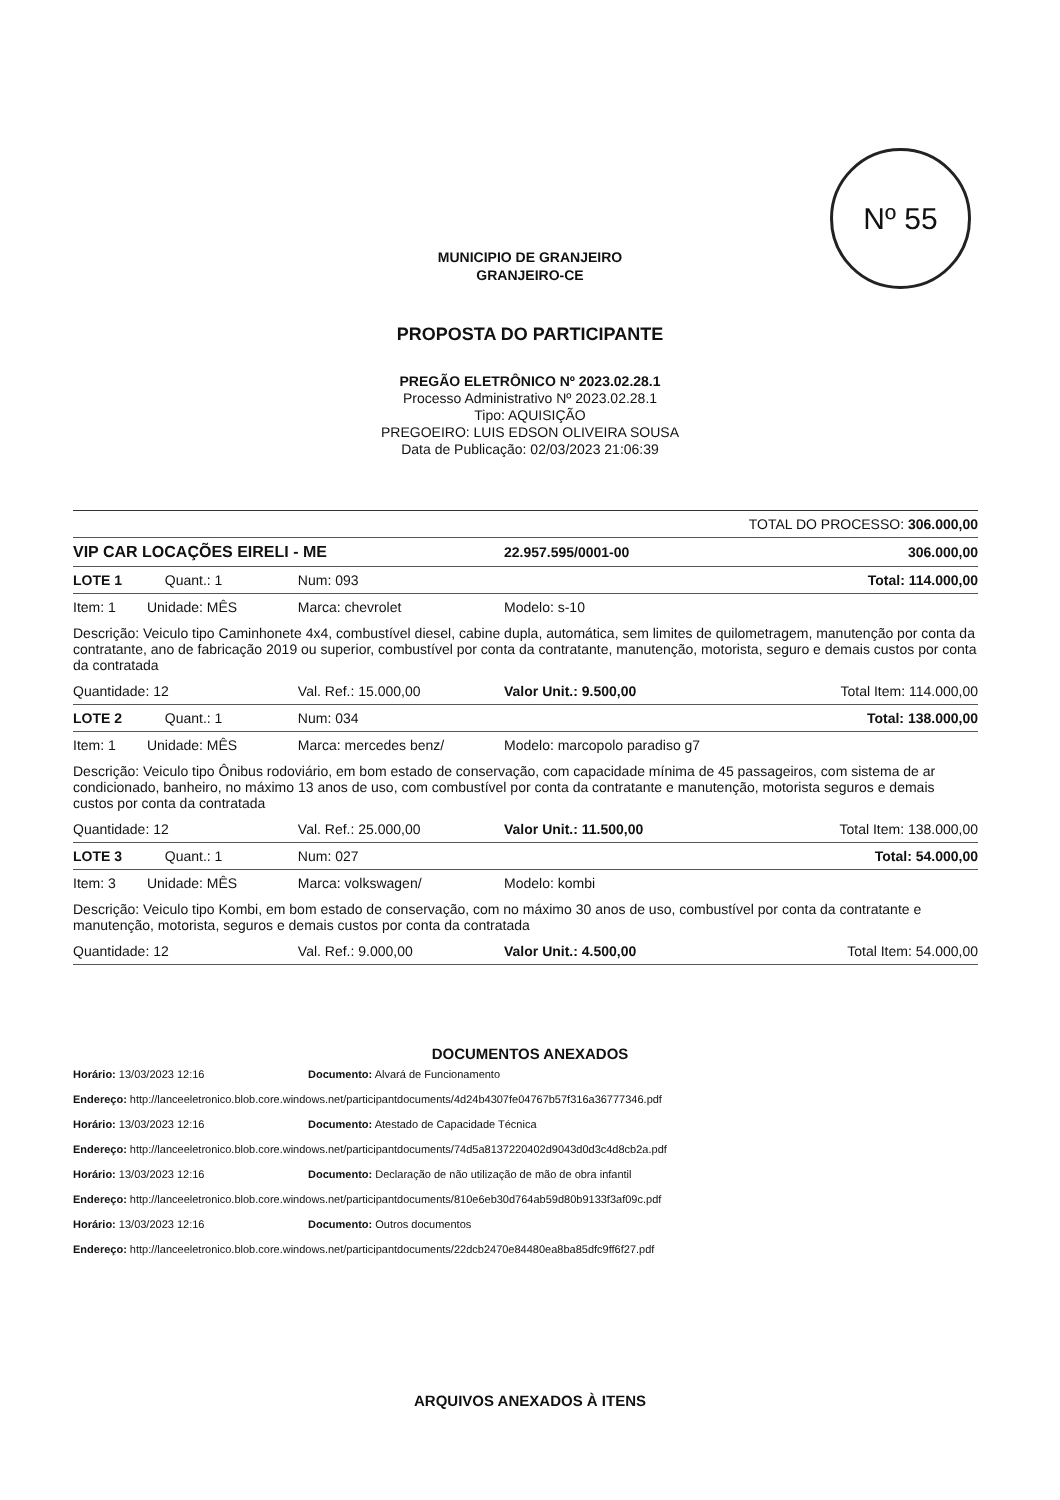Nº 55
MUNICIPIO DE GRANJEIRO
GRANJEIRO-CE
PROPOSTA DO PARTICIPANTE
PREGÃO ELETRÔNICO Nº 2023.02.28.1
Processo Administrativo Nº 2023.02.28.1
Tipo: AQUISIÇÃO
PREGOEIRO: LUIS EDSON OLIVEIRA SOUSA
Data de Publicação: 02/03/2023 21:06:39
| TOTAL DO PROCESSO: 306.000,00 | | | |
| VIP CAR LOCAÇÕES EIRELI - ME | | 22.957.595/0001-00 | 306.000,00 |
| LOTE 1 Quant.: 1 | Num: 093 | | Total: 114.000,00 |
| Item: 1 Unidade: MÊS | Marca: chevrolet | Modelo: s-10 | |
| Descrição: Veiculo tipo Caminhonete 4x4, combustível diesel, cabine dupla, automática, sem limites de quilometragem, manutenção por conta da contratante, ano de fabricação 2019 ou superior, combustível por conta da contratante, manutenção, motorista, seguro e demais custos por conta da contratada | | | |
| Quantidade: 12 | Val. Ref.: 15.000,00 | Valor Unit.: 9.500,00 | Total Item: 114.000,00 |
| LOTE 2 Quant.: 1 | Num: 034 | | Total: 138.000,00 |
| Item: 1 Unidade: MÊS | Marca: mercedes benz/ | Modelo: marcopolo paradiso g7 | |
| Descrição: Veiculo tipo Ônibus rodoviário, em bom estado de conservação, com capacidade mínima de 45 passageiros, com sistema de ar condicionado, banheiro, no máximo 13 anos de uso, com combustível por conta da contratante e manutenção, motorista seguros e demais custos por conta da contratada | | | |
| Quantidade: 12 | Val. Ref.: 25.000,00 | Valor Unit.: 11.500,00 | Total Item: 138.000,00 |
| LOTE 3 Quant.: 1 | Num: 027 | | Total: 54.000,00 |
| Item: 3 Unidade: MÊS | Marca: volkswagen/ | Modelo: kombi | |
| Descrição: Veiculo tipo Kombi, em bom estado de conservação, com no máximo 30 anos de uso, combustível por conta da contratante e manutenção, motorista, seguros e demais custos por conta da contratada | | | |
| Quantidade: 12 | Val. Ref.: 9.000,00 | Valor Unit.: 4.500,00 | Total Item: 54.000,00 |
DOCUMENTOS ANEXADOS
Horário: 13/03/2023 12:16 Documento: Alvará de Funcionamento
Endereço: http://lanceeletronico.blob.core.windows.net/participantdocuments/4d24b4307fe04767b57f316a36777346.pdf
Horário: 13/03/2023 12:16 Documento: Atestado de Capacidade Técnica
Endereço: http://lanceeletronico.blob.core.windows.net/participantdocuments/74d5a8137220402d9043d0d3c4d8cb2a.pdf
Horário: 13/03/2023 12:16 Documento: Declaração de não utilização de mão de obra infantil
Endereço: http://lanceeletronico.blob.core.windows.net/participantdocuments/810e6eb30d764ab59d80b9133f3af09c.pdf
Horário: 13/03/2023 12:16 Documento: Outros documentos
Endereço: http://lanceeletronico.blob.core.windows.net/participantdocuments/22dcb2470e84480ea8ba85dfc9ff6f27.pdf
ARQUIVOS ANEXADOS À ITENS